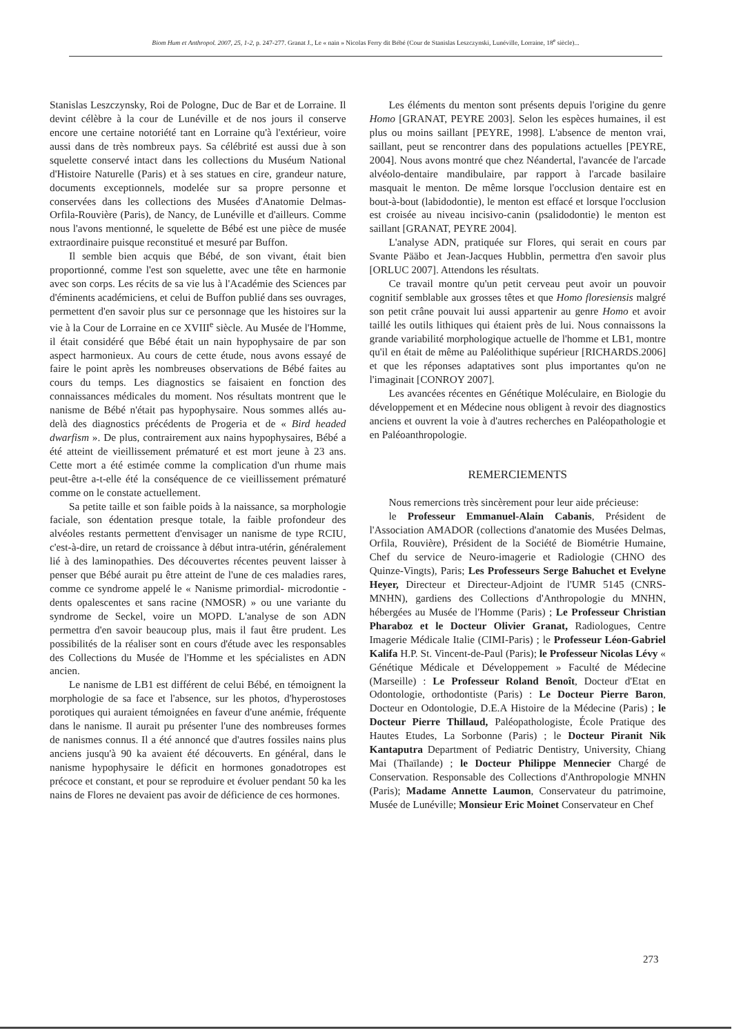Biom Hum et Anthropol. 2007, 25, 1-2, p. 247-277. Granat J., Le « nain » Nicolas Ferry dit Bébé (Cour de Stanislas Leszczynski, Lunéville, Lorraine, 18<sup>e</sup> siècle)...
Stanislas Leszczynsky, Roi de Pologne, Duc de Bar et de Lorraine. Il devint célèbre à la cour de Lunéville et de nos jours il conserve encore une certaine notoriété tant en Lorraine qu'à l'extérieur, voire aussi dans de très nombreux pays. Sa célébrité est aussi due à son squelette conservé intact dans les collections du Muséum National d'Histoire Naturelle (Paris) et à ses statues en cire, grandeur nature, documents exceptionnels, modelée sur sa propre personne et conservées dans les collections des Musées d'Anatomie Delmas-Orfila-Rouvière (Paris), de Nancy, de Lunéville et d'ailleurs. Comme nous l'avons mentionné, le squelette de Bébé est une pièce de musée extraordinaire puisque reconstitué et mesuré par Buffon.
Il semble bien acquis que Bébé, de son vivant, était bien proportionné, comme l'est son squelette, avec une tête en harmonie avec son corps. Les récits de sa vie lus à l'Académie des Sciences par d'éminents académiciens, et celui de Buffon publié dans ses ouvrages, permettent d'en savoir plus sur ce personnage que les histoires sur la vie à la Cour de Lorraine en ce XVIII<sup>e</sup> siècle. Au Musée de l'Homme, il était considéré que Bébé était un nain hypophysaire de par son aspect harmonieux. Au cours de cette étude, nous avons essayé de faire le point après les nombreuses observations de Bébé faites au cours du temps. Les diagnostics se faisaient en fonction des connaissances médicales du moment. Nos résultats montrent que le nanisme de Bébé n'était pas hypophysaire. Nous sommes allés au-delà des diagnostics précédents de Progeria et de « Bird headed dwarfism ». De plus, contrairement aux nains hypophysaires, Bébé a été atteint de vieillissement prématuré et est mort jeune à 23 ans. Cette mort a été estimée comme la complication d'un rhume mais peut-être a-t-elle été la conséquence de ce vieillissement prématuré comme on le constate actuellement.
Sa petite taille et son faible poids à la naissance, sa morphologie faciale, son édentation presque totale, la faible profondeur des alvéoles restants permettent d'envisager un nanisme de type RCIU, c'est-à-dire, un retard de croissance à début intra-utérin, généralement lié à des laminopathies. Des découvertes récentes peuvent laisser à penser que Bébé aurait pu être atteint de l'une de ces maladies rares, comme ce syndrome appelé le « Nanisme primordial- microdontie - dents opalescentes et sans racine (NMOSR) » ou une variante du syndrome de Seckel, voire un MOPD. L'analyse de son ADN permettra d'en savoir beaucoup plus, mais il faut être prudent. Les possibilités de la réaliser sont en cours d'étude avec les responsables des Collections du Musée de l'Homme et les spécialistes en ADN ancien.
Le nanisme de LB1 est différent de celui Bébé, en témoignent la morphologie de sa face et l'absence, sur les photos, d'hyperostoses porotiques qui auraient témoignées en faveur d'une anémie, fréquente dans le nanisme. Il aurait pu présenter l'une des nombreuses formes de nanismes connus. Il a été annoncé que d'autres fossiles nains plus anciens jusqu'à 90 ka avaient été découverts. En général, dans le nanisme hypophysaire le déficit en hormones gonadotropes est précoce et constant, et pour se reproduire et évoluer pendant 50 ka les nains de Flores ne devaient pas avoir de déficience de ces hormones.
Les éléments du menton sont présents depuis l'origine du genre Homo [GRANAT, PEYRE 2003]. Selon les espèces humaines, il est plus ou moins saillant [PEYRE, 1998]. L'absence de menton vrai, saillant, peut se rencontrer dans des populations actuelles [PEYRE, 2004]. Nous avons montré que chez Néandertal, l'avancée de l'arcade alvéolo-dentaire mandibulaire, par rapport à l'arcade basilaire masquait le menton. De même lorsque l'occlusion dentaire est en bout-à-bout (labidodontie), le menton est effacé et lorsque l'occlusion est croisée au niveau incisivo-canin (psalidodontie) le menton est saillant [GRANAT, PEYRE 2004].
L'analyse ADN, pratiquée sur Flores, qui serait en cours par Svante Pääbo et Jean-Jacques Hubblin, permettra d'en savoir plus [ORLUC 2007]. Attendons les résultats.
Ce travail montre qu'un petit cerveau peut avoir un pouvoir cognitif semblable aux grosses têtes et que Homo floresiensis malgré son petit crâne pouvait lui aussi appartenir au genre Homo et avoir taillé les outils lithiques qui étaient près de lui. Nous connaissons la grande variabilité morphologique actuelle de l'homme et LB1, montre qu'il en était de même au Paléolithique supérieur [RICHARDS.2006] et que les réponses adaptatives sont plus importantes qu'on ne l'imaginait [CONROY 2007].
Les avancées récentes en Génétique Moléculaire, en Biologie du développement et en Médecine nous obligent à revoir des diagnostics anciens et ouvrent la voie à d'autres recherches en Paléopathologie et en Paléoanthropologie.
REMERCIEMENTS
Nous remercions très sincèrement pour leur aide précieuse:
le Professeur Emmanuel-Alain Cabanis, Président de l'Association AMADOR (collections d'anatomie des Musées Delmas, Orfila, Rouvière), Président de la Société de Biométrie Humaine, Chef du service de Neuro-imagerie et Radiologie (CHNO des Quinze-Vingts), Paris; Les Professeurs Serge Bahuchet et Evelyne Heyer, Directeur et Directeur-Adjoint de l'UMR 5145 (CNRS-MNHN), gardiens des Collections d'Anthropologie du MNHN, hébergées au Musée de l'Homme (Paris) ; Le Professeur Christian Pharaboz et le Docteur Olivier Granat, Radiologues, Centre Imagerie Médicale Italie (CIMI-Paris) ; le Professeur Léon-Gabriel Kalifa H.P. St. Vincent-de-Paul (Paris); le Professeur Nicolas Lévy « Génétique Médicale et Développement » Faculté de Médecine (Marseille) : Le Professeur Roland Benoît, Docteur d'Etat en Odontologie, orthodontiste (Paris) : Le Docteur Pierre Baron, Docteur en Odontologie, D.E.A Histoire de la Médecine (Paris) ; le Docteur Pierre Thillaud, Paléopathologiste, École Pratique des Hautes Etudes, La Sorbonne (Paris) ; le Docteur Piranit Nik Kantaputra Department of Pediatric Dentistry, University, Chiang Mai (Thaïlande) ; le Docteur Philippe Mennecier Chargé de Conservation. Responsable des Collections d'Anthropologie MNHN (Paris); Madame Annette Laumon, Conservateur du patrimoine, Musée de Lunéville; Monsieur Eric Moinet Conservateur en Chef
273